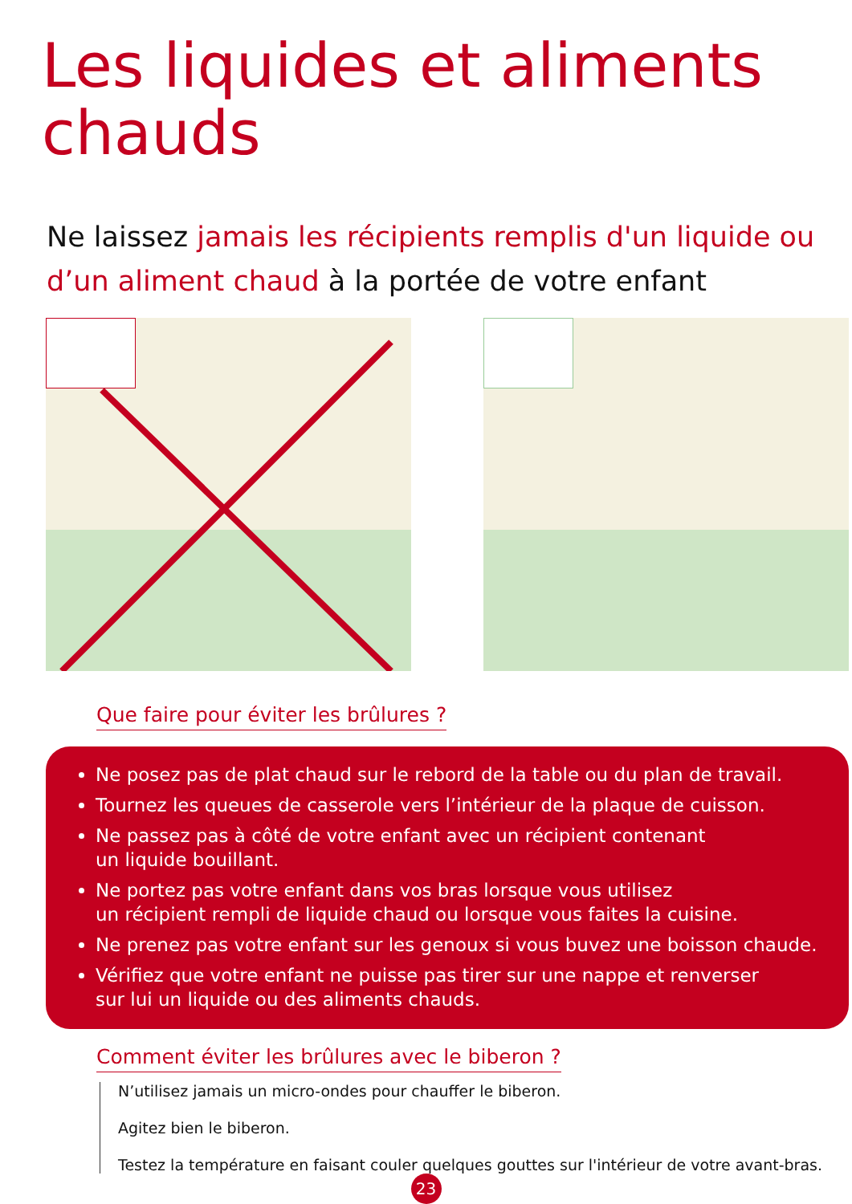Les liquides et aliments
chauds
Ne laissez jamais les récipients remplis d'un liquide ou d’un aliment chaud à la portée de votre enfant
Que faire pour éviter les brûlures ?
Ne posez pas de plat chaud sur le rebord de la table ou du plan de travail.
Tournez les queues de casserole vers l’intérieur de la plaque de cuisson.
Ne passez pas à côté de votre enfant avec un récipient contenant
un liquide bouillant.
Ne portez pas votre enfant dans vos bras lorsque vous utilisez
un récipient rempli de liquide chaud ou lorsque vous faites la cuisine.
Ne prenez pas votre enfant sur les genoux si vous buvez une boisson chaude.
Vérifiez que votre enfant ne puisse pas tirer sur une nappe et renverser
sur lui un liquide ou des aliments chauds.
Comment éviter les brûlures avec le biberon ?
N’utilisez jamais un micro-ondes pour chauffer le biberon.
Agitez bien le biberon.
Testez la température en faisant couler quelques gouttes sur l'intérieur de votre avant-bras.
23